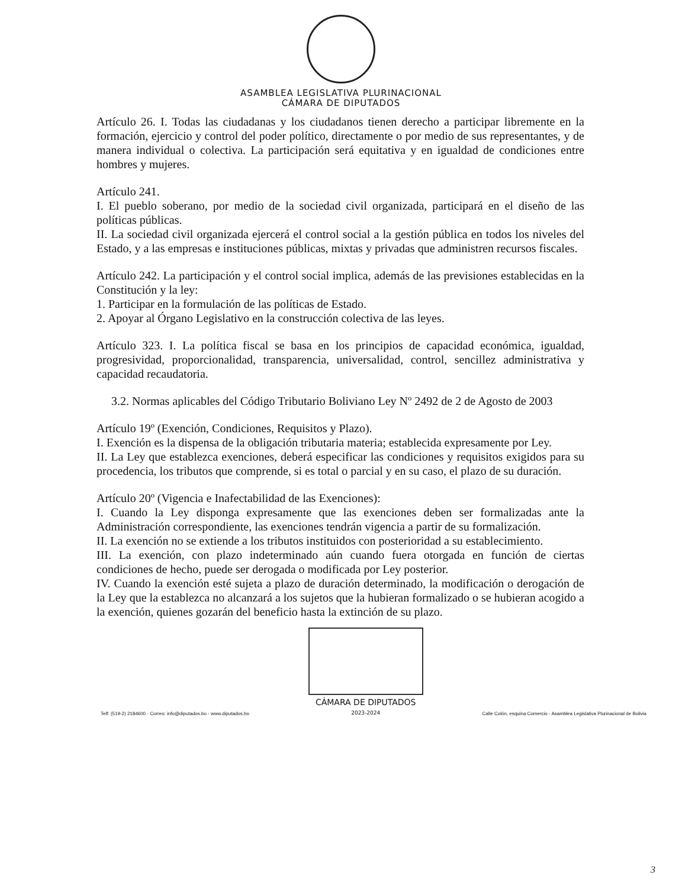ASAMBLEA LEGISLATIVA PLURINACIONAL
CÁMARA DE DIPUTADOS
Artículo 26. I. Todas las ciudadanas y los ciudadanos tienen derecho a participar libremente en la formación, ejercicio y control del poder político, directamente o por medio de sus representantes, y de manera individual o colectiva. La participación será equitativa y en igualdad de condiciones entre hombres y mujeres.
Artículo 241.
I. El pueblo soberano, por medio de la sociedad civil organizada, participará en el diseño de las políticas públicas.
II. La sociedad civil organizada ejercerá el control social a la gestión pública en todos los niveles del Estado, y a las empresas e instituciones públicas, mixtas y privadas que administren recursos fiscales.
Artículo 242. La participación y el control social implica, además de las previsiones establecidas en la Constitución y la ley:
1. Participar en la formulación de las políticas de Estado.
2. Apoyar al Órgano Legislativo en la construcción colectiva de las leyes.
Artículo 323. I. La política fiscal se basa en los principios de capacidad económica, igualdad, progresividad, proporcionalidad, transparencia, universalidad, control, sencillez administrativa y capacidad recaudatoria.
3.2. Normas aplicables del Código Tributario Boliviano Ley Nº 2492 de 2 de Agosto de 2003
Artículo 19º (Exención, Condiciones, Requisitos y Plazo).
I. Exención es la dispensa de la obligación tributaria materia; establecida expresamente por Ley.
II. La Ley que establezca exenciones, deberá especificar las condiciones y requisitos exigidos para su procedencia, los tributos que comprende, si es total o parcial y en su caso, el plazo de su duración.
Artículo 20º (Vigencia e Inafectabilidad de las Exenciones):
I. Cuando la Ley disponga expresamente que las exenciones deben ser formalizadas ante la Administración correspondiente, las exenciones tendrán vigencia a partir de su formalización.
II. La exención no se extiende a los tributos instituidos con posterioridad a su establecimiento.
III. La exención, con plazo indeterminado aún cuando fuera otorgada en función de ciertas condiciones de hecho, puede ser derogada o modificada por Ley posterior.
IV. Cuando la exención esté sujeta a plazo de duración determinado, la modificación o derogación de la Ley que la establezca no alcanzará a los sujetos que la hubieran formalizado o se hubieran acogido a la exención, quienes gozarán del beneficio hasta la extinción de su plazo.
Telf: (519-2) 2184600 - Correo: info@diputados.bo - www.diputados.bo
CÁMARA DE DIPUTADOS
2023-2024
Calle Colón, esquina Comercio - Asamblea Legislativa Plurinacional de Bolivia
3